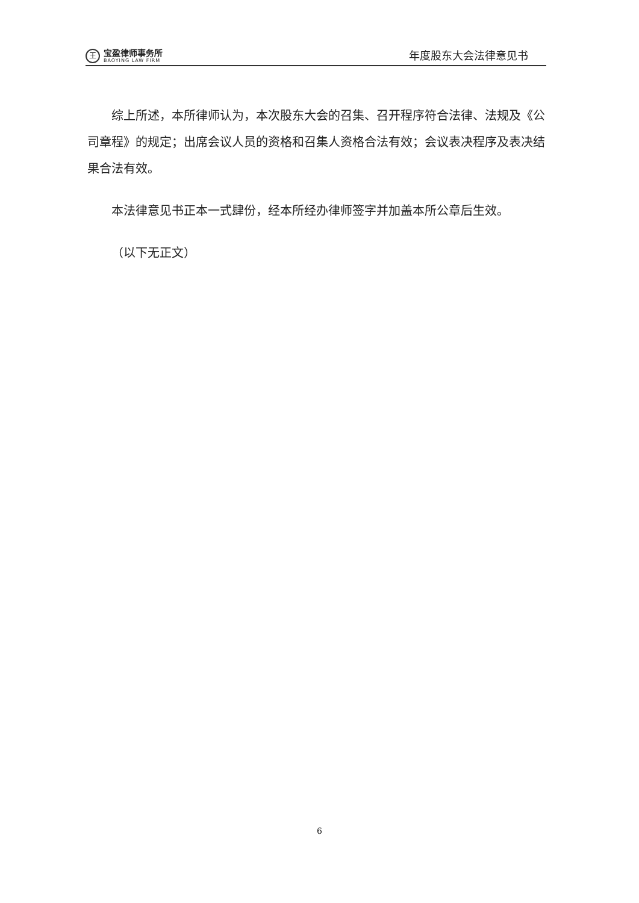王
宝盈律师事务所
BAOYING LAW FIRM
年度股东大会法律意见书
综上所述，本所律师认为，本次股东大会的召集、召开程序符合法律、法规及《公司章程》的规定；出席会议人员的资格和召集人资格合法有效；会议表决程序及表决结果合法有效。
本法律意见书正本一式肆份，经本所经办律师签字并加盖本所公章后生效。
（以下无正文）
6